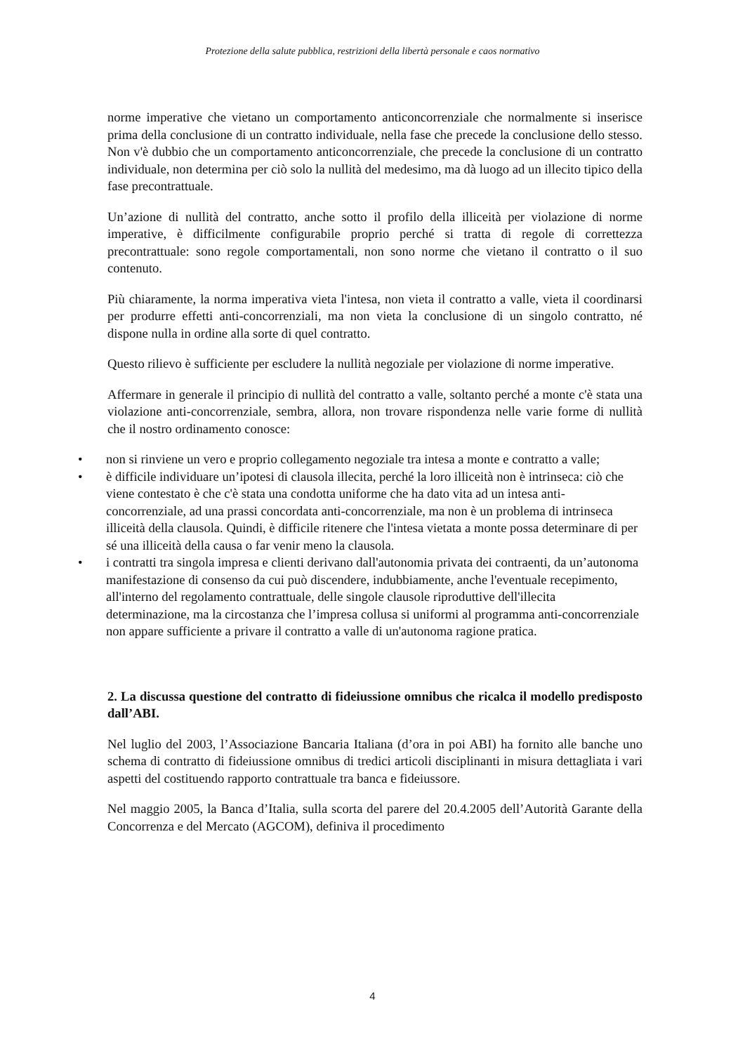Protezione della salute pubblica, restrizioni della libertà personale e caos normativo
norme imperative che vietano un comportamento anticoncorrenziale che normalmente si inserisce prima della conclusione di un contratto individuale, nella fase che precede la conclusione dello stesso. Non v'è dubbio che un comportamento anticoncorrenziale, che precede la conclusione di un contratto individuale, non determina per ciò solo la nullità del medesimo, ma dà luogo ad un illecito tipico della fase precontrattuale.
Un’azione di nullità del contratto, anche sotto il profilo della illiceità per violazione di norme imperative, è difficilmente configurabile proprio perché si tratta di regole di correttezza precontrattuale: sono regole comportamentali, non sono norme che vietano il contratto o il suo contenuto.
Più chiaramente, la norma imperativa vieta l'intesa, non vieta il contratto a valle, vieta il coordinarsi per produrre effetti anti-concorrenziali, ma non vieta la conclusione di un singolo contratto, né dispone nulla in ordine alla sorte di quel contratto.
Questo rilievo è sufficiente per escludere la nullità negoziale per violazione di norme imperative.
Affermare in generale il principio di nullità del contratto a valle, soltanto perché a monte c'è stata una violazione anti-concorrenziale, sembra, allora, non trovare rispondenza nelle varie forme di nullità che il nostro ordinamento conosce:
• non si rinviene un vero e proprio collegamento negoziale tra intesa a monte e contratto a valle;
• è difficile individuare un’ipotesi di clausola illecita, perché la loro illiceità non è intrinseca: ciò che viene contestato è che c'è stata una condotta uniforme che ha dato vita ad un intesa anti-concorrenziale, ad una prassi concordata anti-concorrenziale, ma non è un problema di intrinseca illiceità della clausola. Quindi, è difficile ritenere che l'intesa vietata a monte possa determinare di per sé una illiceità della causa o far venir meno la clausola.
• i contratti tra singola impresa e clienti derivano dall'autonomia privata dei contraenti, da un’autonoma manifestazione di consenso da cui può discendere, indubbiamente, anche l'eventuale recepimento, all'interno del regolamento contrattuale, delle singole clausole riproduttive dell'illecita determinazione, ma la circostanza che l’impresa collusa si uniformi al programma anti-concorrenziale non appare sufficiente a privare il contratto a valle di un'autonoma ragione pratica.
2. La discussa questione del contratto di fideiussione omnibus che ricalca il modello predisposto dall’ABI.
Nel luglio del 2003, l’Associazione Bancaria Italiana (d’ora in poi ABI) ha fornito alle banche uno schema di contratto di fideiussione omnibus di tredici articoli disciplinanti in misura dettagliata i vari aspetti del costituendo rapporto contrattuale tra banca e fideiussore.
Nel maggio 2005, la Banca d’Italia, sulla scorta del parere del 20.4.2005 dell’Autorità Garante della Concorrenza e del Mercato (AGCOM), definiva il procedimento
4